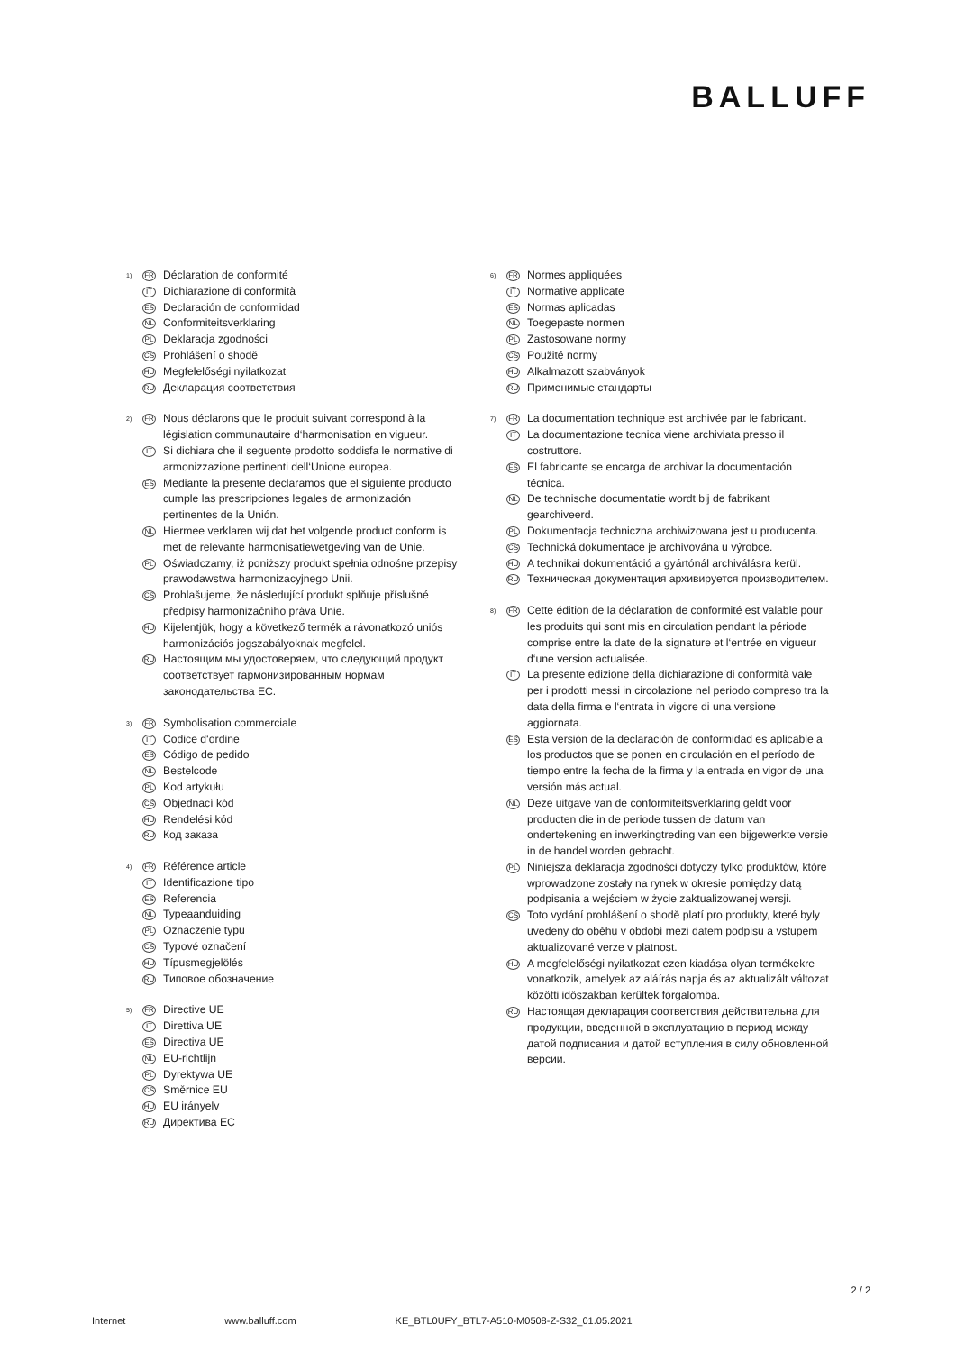BALLUFF
1) FR Déclaration de conformité
IT Dichiarazione di conformità
ES Declaración de conformidad
NL Conformiteitsverklaring
PL Deklaracja zgodności
CS Prohlášení o shodě
HU Megfelelőségi nyilatkozat
RU Декларация соответствия
2) FR Nous déclarons que le produit suivant correspond à la législation communautaire d‘harmonisation en vigueur.
IT Si dichiara che il seguente prodotto soddisfa le normative di armonizzazione pertinenti dell‘Unione europea.
ES Mediante la presente declaramos que el siguiente producto cumple las prescripciones legales de armonización pertinentes de la Unión.
NL Hiermee verklaren wij dat het volgende product conform is met de relevante harmonisatiewetgeving van de Unie.
PL Oświadczamy, iż poniższy produkt spełnia odnośne przepisy prawodawstwa harmonizacyjnego Unii.
CS Prohlašujeme, že následující produkt splňuje příslušné předpisy harmonizačního práva Unie.
HU Kijelentjük, hogy a következő termék a rávonatkozó uniós harmonizációs jogszabályoknak megfelel.
RU Настоящим мы удостоверяем, что следующий продукт соответствует гармонизированным нормам законодательства ЕС.
3) FR Symbolisation commerciale
IT Codice d‘ordine
ES Código de pedido
NL Bestelcode
PL Kod artykułu
CS Objednací kód
HU Rendelési kód
RU Код заказа
4) FR Référence article
IT Identificazione tipo
ES Referencia
NL Typeaanduiding
PL Oznaczenie typu
CS Typové označení
HU Típusmegjelölés
RU Типовое обозначение
5) FR Directive UE
IT Direttiva UE
ES Directiva UE
NL EU-richtlijn
PL Dyrektywa UE
CS Směrnice EU
HU EU irányelv
RU Директива ЕС
6) FR Normes appliquées
IT Normative applicate
ES Normas aplicadas
NL Toegepaste normen
PL Zastosowane normy
CS Použité normy
HU Alkalmazott szabványok
RU Применимые стандарты
7) FR La documentation technique est archivée par le fabricant.
IT La documentazione tecnica viene archiviata presso il costruttore.
ES El fabricante se encarga de archivar la documentación técnica.
NL De technische documentatie wordt bij de fabrikant gearchiveerd.
PL Dokumentacja techniczna archiwizowana jest u producenta.
CS Technická dokumentace je archivována u výrobce.
HU A technikai dokumentáció a gyártónál archiválásra kerül.
RU Техническая документация архивируется производителем.
8) FR Cette édition de la déclaration de conformité est valable pour les produits qui sont mis en circulation pendant la période comprise entre la date de la signature et l‘entrée en vigueur d‘une version actualisée.
IT La presente edizione della dichiarazione di conformità vale per i prodotti messi in circolazione nel periodo compreso tra la data della firma e l‘entrata in vigore di una versione aggiornata.
ES Esta versión de la declaración de conformidad es aplicable a los productos que se ponen en circulación en el período de tiempo entre la fecha de la firma y la entrada en vigor de una versión más actual.
NL Deze uitgave van de conformiteitsverklaring geldt voor producten die in de periode tussen de datum van ondertekening en inwerkingtreding van een bijgewerkte versie in de handel worden gebracht.
PL Niniejsza deklaracja zgodności dotyczy tylko produktów, które wprowadzone zostały na rynek w okresie pomiędzy datą podpisania a wejściem w życie zaktualizowanej wersji.
CS Toto vydání prohlášení o shodě platí pro produkty, které byly uvedeny do oběhu v období mezi datem podpisu a vstupem aktualizované verze v platnost.
HU A megfelelőségi nyilatkozat ezen kiadása olyan termékekre vonatkozik, amelyek az aláírás napja és az aktualizált változat közötti időszakban kerültek forgalomba.
RU Настоящая декларация соответствия действительна для продукции, введенной в эксплуатацию в период между датой подписания и датой вступления в силу обновленной версии.
2 / 2
Internet www.balluff.com KE_BTL0UFY_BTL7-A510-M0508-Z-S32_01.05.2021